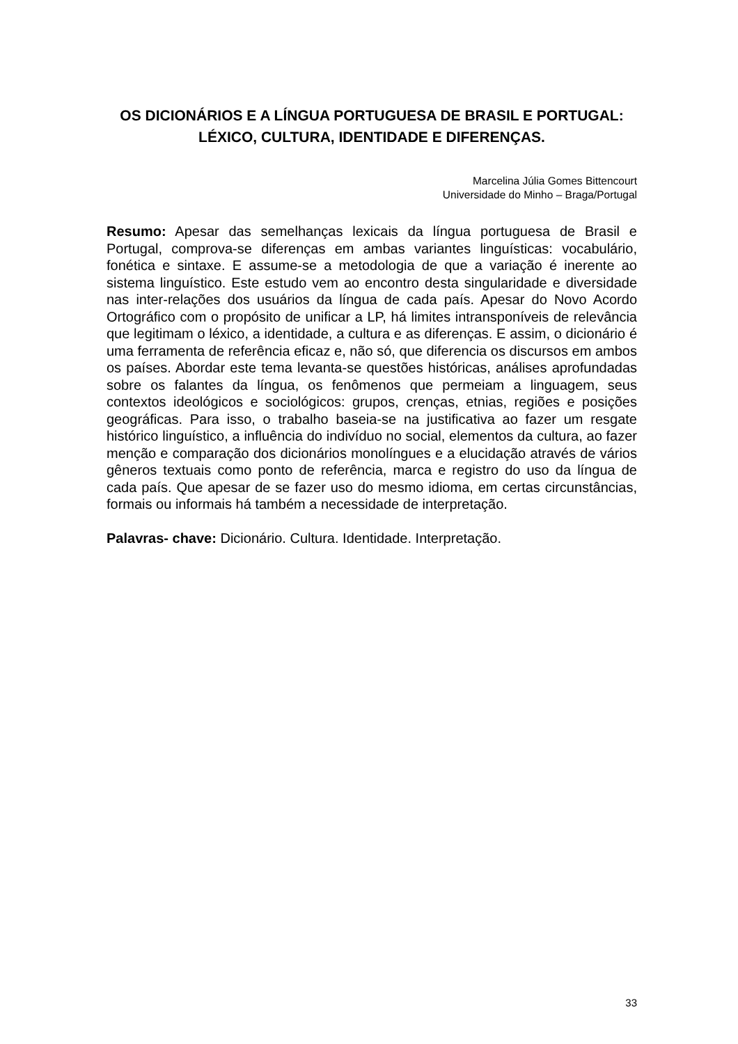OS DICIONÁRIOS E A LÍNGUA PORTUGUESA DE BRASIL E PORTUGAL:
LÉXICO, CULTURA, IDENTIDADE E DIFERENÇAS.
Marcelina Júlia Gomes Bittencourt
Universidade do Minho – Braga/Portugal
Resumo: Apesar das semelhanças lexicais da língua portuguesa de Brasil e Portugal, comprova-se diferenças em ambas variantes linguísticas: vocabulário, fonética e sintaxe. E assume-se a metodologia de que a variação é inerente ao sistema linguístico. Este estudo vem ao encontro desta singularidade e diversidade nas inter-relações dos usuários da língua de cada país. Apesar do Novo Acordo Ortográfico com o propósito de unificar a LP, há limites intransponíveis de relevância que legitimam o léxico, a identidade, a cultura e as diferenças. E assim, o dicionário é uma ferramenta de referência eficaz e, não só, que diferencia os discursos em ambos os países. Abordar este tema levanta-se questões históricas, análises aprofundadas sobre os falantes da língua, os fenômenos que permeiam a linguagem, seus contextos ideológicos e sociológicos: grupos, crenças, etnias, regiões e posições geográficas. Para isso, o trabalho baseia-se na justificativa ao fazer um resgate histórico linguístico, a influência do indivíduo no social, elementos da cultura, ao fazer menção e comparação dos dicionários monolíngues e a elucidação através de vários gêneros textuais como ponto de referência, marca e registro do uso da língua de cada país. Que apesar de se fazer uso do mesmo idioma, em certas circunstâncias, formais ou informais há também a necessidade de interpretação.
Palavras- chave: Dicionário. Cultura. Identidade. Interpretação.
33